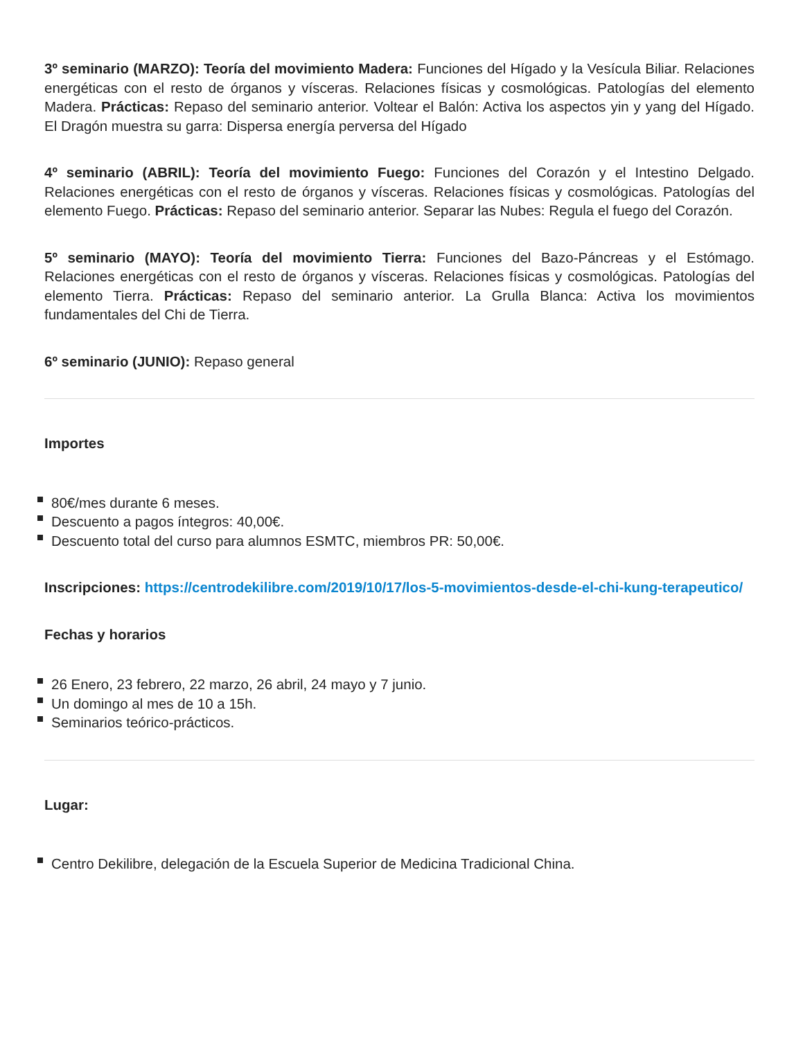3º seminario (MARZO): Teoría del movimiento Madera: Funciones del Hígado y la Vesícula Biliar. Relaciones energéticas con el resto de órganos y vísceras. Relaciones físicas y cosmológicas. Patologías del elemento Madera. Prácticas: Repaso del seminario anterior. Voltear el Balón: Activa los aspectos yin y yang del Hígado. El Dragón muestra su garra: Dispersa energía perversa del Hígado
4º seminario (ABRIL): Teoría del movimiento Fuego: Funciones del Corazón y el Intestino Delgado. Relaciones energéticas con el resto de órganos y vísceras. Relaciones físicas y cosmológicas. Patologías del elemento Fuego. Prácticas: Repaso del seminario anterior. Separar las Nubes: Regula el fuego del Corazón.
5º seminario (MAYO): Teoría del movimiento Tierra: Funciones del Bazo-Páncreas y el Estómago. Relaciones energéticas con el resto de órganos y vísceras. Relaciones físicas y cosmológicas. Patologías del elemento Tierra. Prácticas: Repaso del seminario anterior. La Grulla Blanca: Activa los movimientos fundamentales del Chi de Tierra.
6º seminario (JUNIO): Repaso general
Importes
80€/mes durante 6 meses.
Descuento a pagos íntegros: 40,00€.
Descuento total del curso para alumnos ESMTC, miembros PR: 50,00€.
Inscripciones: https://centrodekilibre.com/2019/10/17/los-5-movimientos-desde-el-chi-kung-terapeutico/
Fechas y horarios
26 Enero, 23 febrero, 22 marzo, 26 abril, 24 mayo y 7 junio.
Un domingo al mes de 10 a 15h.
Seminarios teórico-prácticos.
Lugar:
Centro Dekilibre, delegación de la Escuela Superior de Medicina Tradicional China.